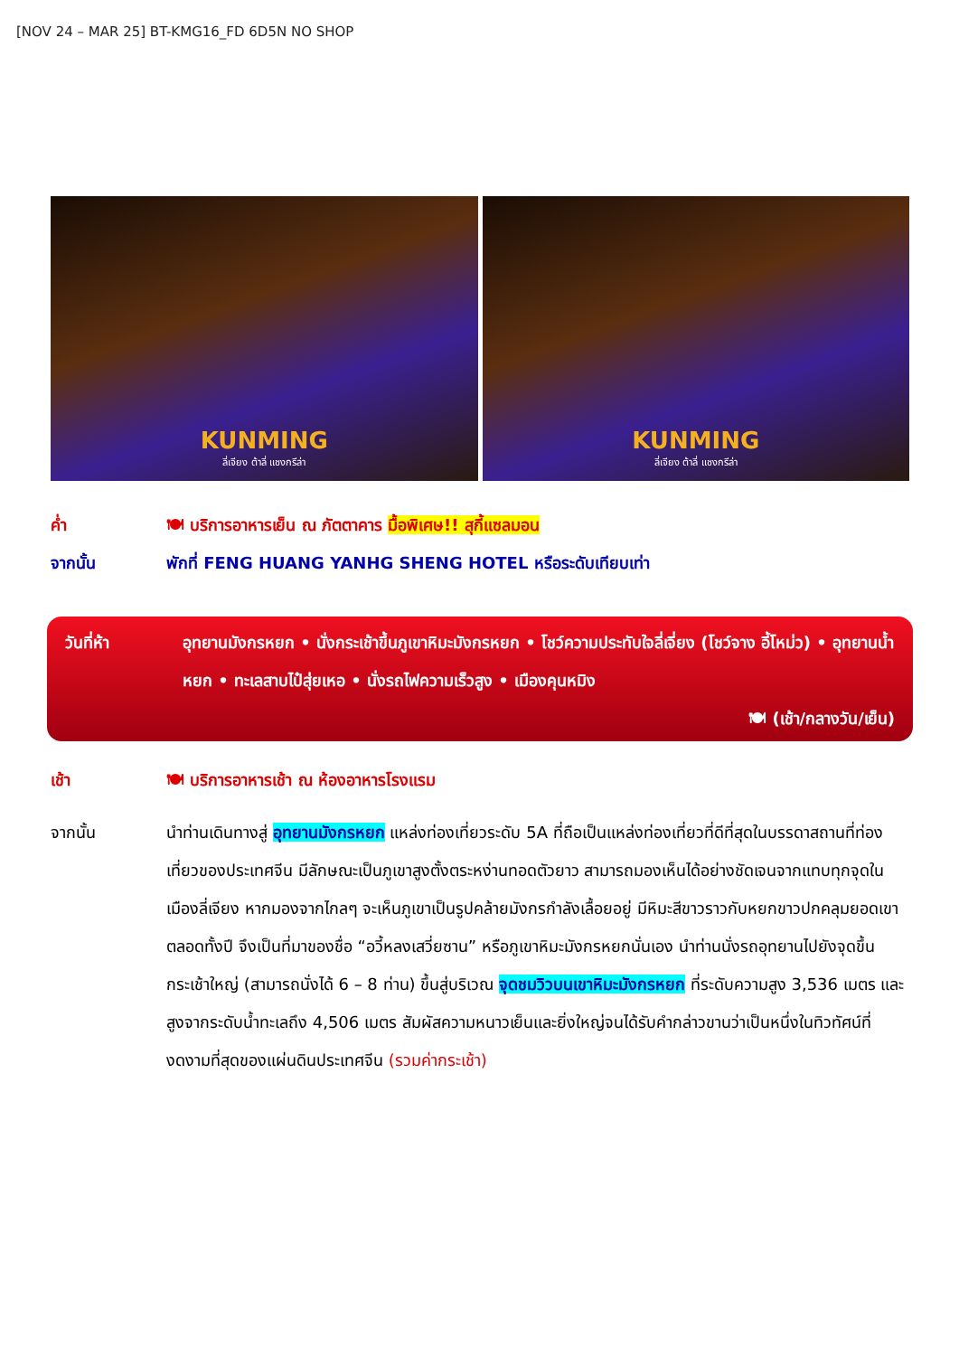[NOV 24 – MAR 25] BT-KMG16_FD 6D5N NO SHOP
KUNMING
ลี่เจียง ต้าลี่ แชงกรีล่า
KUNMING
ลี่เจียง ต้าลี่ แชงกรีล่า
ค่ำ 🍽 บริการอาหารเย็น ณ ภัตตาคาร มื้อพิเศษ!! สุกี้แซลมอน
จากนั้น พักที่ FENG HUANG YANHG SHENG HOTEL หรือระดับเทียบเท่า
วันที่ห้า อุทยานมังกรหยก • นั่งกระเช้าขึ้นภูเขาหิมะมังกรหยก • โชว์ความประทับใจลี่เจี่ยง (โชว์จาง อี้โหม่ว) • อุทยานน้ำหยก • ทะเลสาบไป๋สุ่ยเหอ • นั่งรถไฟความเร็วสูง • เมืองคุนหมิง
🍽 (เช้า/กลางวัน/เย็น)
เช้า 🍽 บริการอาหารเช้า ณ ห้องอาหารโรงแรม
จากนั้น นำท่านเดินทางสู่ อุทยานมังกรหยก แหล่งท่องเที่ยวระดับ 5A ที่ถือเป็นแหล่งท่องเที่ยวที่ดีที่สุดในบรรดาสถานที่ท่องเที่ยวของประเทศจีน มีลักษณะเป็นภูเขาสูงตั้งตระหง่านทอดตัวยาว สามารถมองเห็นได้อย่างชัดเจนจากแทบทุกจุดในเมืองลี่เจียง หากมองจากไกลๆ จะเห็นภูเขาเป็นรูปคล้ายมังกรกำลังเลื้อยอยู่ มีหิมะสีขาวราวกับหยกขาวปกคลุมยอดเขาตลอดทั้งปี จึงเป็นที่มาของชื่อ “อวี้หลงเสวี่ยซาน” หรือภูเขาหิมะมังกรหยกนั่นเอง นำท่านนั่งรถอุทยานไปยังจุดขึ้นกระเช้าใหญ่ (สามารถนั่งได้ 6 – 8 ท่าน) ขึ้นสู่บริเวณ จุดชมวิวบนเขาหิมะมังกรหยก ที่ระดับความสูง 3,536 เมตร และสูงจากระดับน้ำทะเลถึง 4,506 เมตร สัมผัสความหนาวเย็นและยิ่งใหญ่จนได้รับคำกล่าวขานว่าเป็นหนึ่งในทิวทัศน์ที่งดงามที่สุดของแผ่นดินประเทศจีน (รวมค่ากระเช้า)